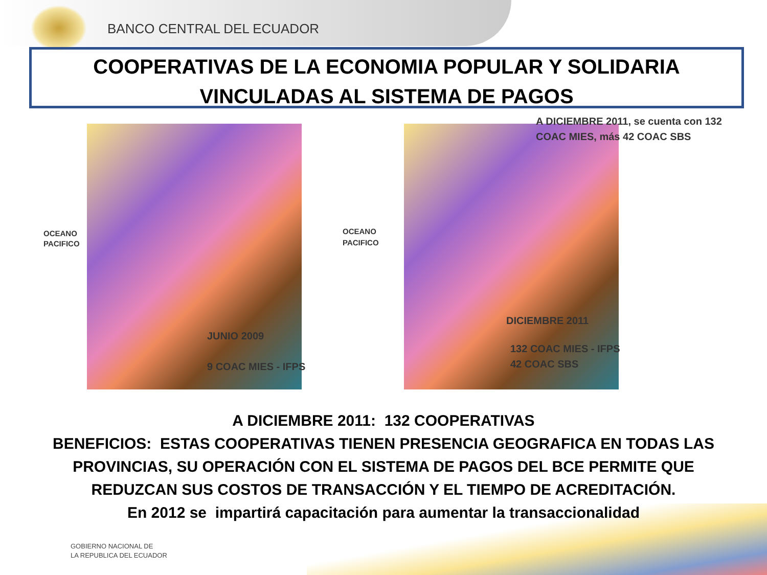BANCO CENTRAL DEL ECUADOR
COOPERATIVAS DE LA ECONOMIA POPULAR Y SOLIDARIA
VINCULADAS AL SISTEMA DE PAGOS
OCEANO
PACIFICO
JUNIO 2009
9 COAC MIES - IFPS
A DICIEMBRE 2011, se cuenta con 132
COAC MIES, más 42 COAC SBS
OCEANO
PACIFICO
DICIEMBRE 2011
132 COAC MIES - IFPS
42 COAC SBS
A DICIEMBRE 2011: 132 COOPERATIVAS
BENEFICIOS: ESTAS COOPERATIVAS TIENEN PRESENCIA GEOGRAFICA EN TODAS LAS
PROVINCIAS, SU OPERACIÓN CON EL SISTEMA DE PAGOS DEL BCE PERMITE QUE
REDUZCAN SUS COSTOS DE TRANSACCIÓN Y EL TIEMPO DE ACREDITACIÓN.
En 2012 se impartirá capacitación para aumentar la transaccionalidad
GOBIERNO NACIONAL DE
LA REPUBLICA DEL ECUADOR